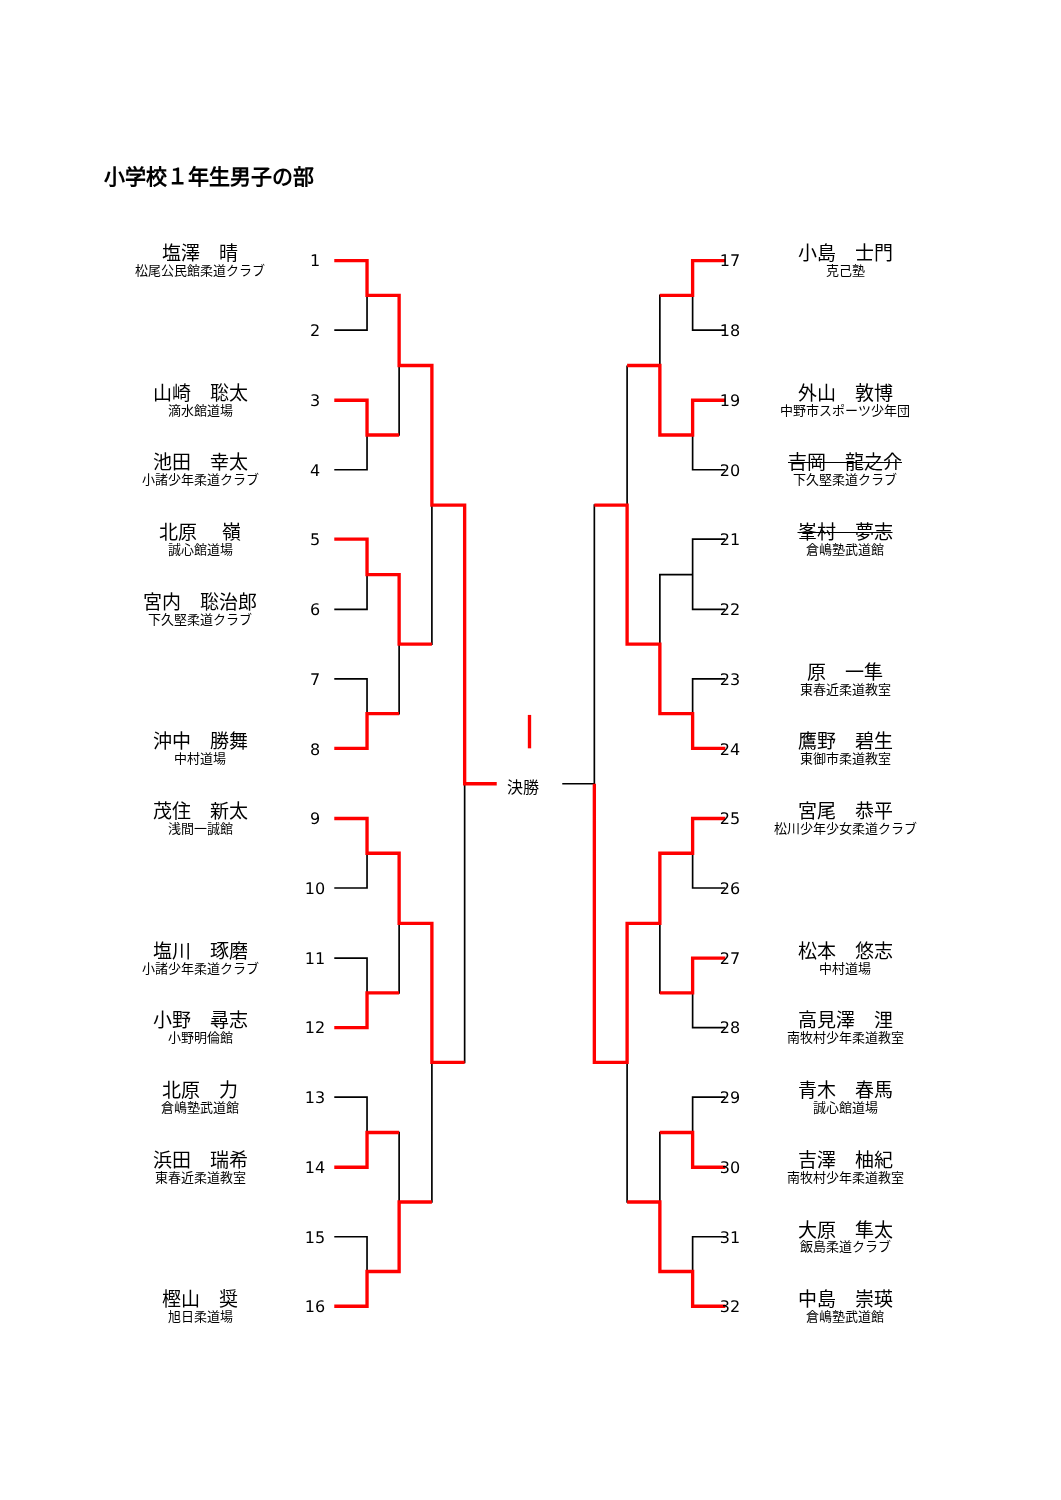小学校１年生男子の部
塩澤　晴
松尾公民館柔道クラブ
1
2
山崎　聡太
滴水館道場
3
池田　幸太
小諸少年柔道クラブ
4
北原　 嶺
誠心館道場
5
宮内　聡治郎
下久堅柔道クラブ
6
7
沖中　勝舞
中村道場
8
茂住　新太
浅間一誠館
9
10
塩川　琢磨
小諸少年柔道クラブ
11
小野　尋志
小野明倫館
12
北原　力
倉嶋塾武道館
13
浜田　瑞希
東春近柔道教室
14
15
樫山　奨
旭日柔道場
16
決勝
17
小島　士門
克己塾
18
19
外山　敦博
中野市スポーツ少年団
20
吉岡　龍之介
下久堅柔道クラブ
21
峯村　夢志
倉嶋塾武道館
22
23
原　一隼
東春近柔道教室
24
鷹野　碧生
東御市柔道教室
25
宮尾　恭平
松川少年少女柔道クラブ
26
27
松本　悠志
中村道場
28
高見澤　浬
南牧村少年柔道教室
29
青木　春馬
誠心館道場
30
吉澤　柚紀
南牧村少年柔道教室
31
大原　隼太
飯島柔道クラブ
32
中島　崇瑛
倉嶋塾武道館